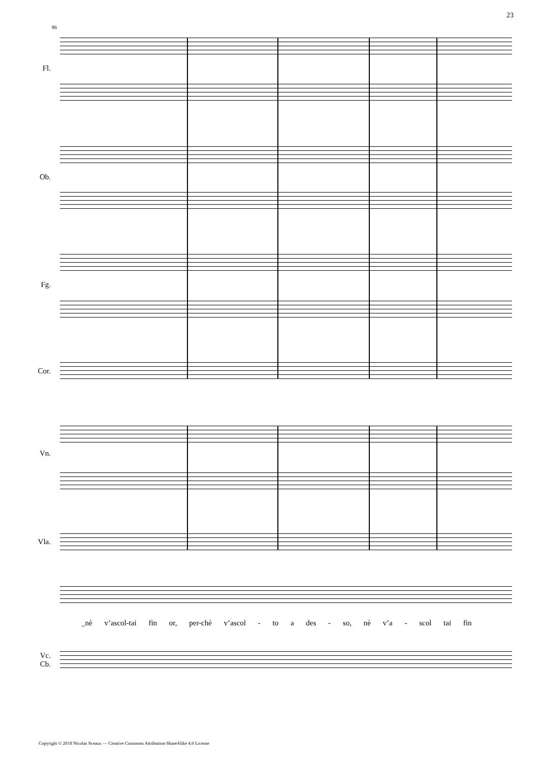23
86
Fl.
Ob.
Fg.
Cor.
Vn.
Vla.
Vc.
Cb.
_nè v’ascol-tai fin or, per-chè v’ascol - to a des - so, nè v’a - scol tai fin
Copyright © 2018 Nicolas Sceaux — Creative Commons Attribution-ShareAlike 4.0 License